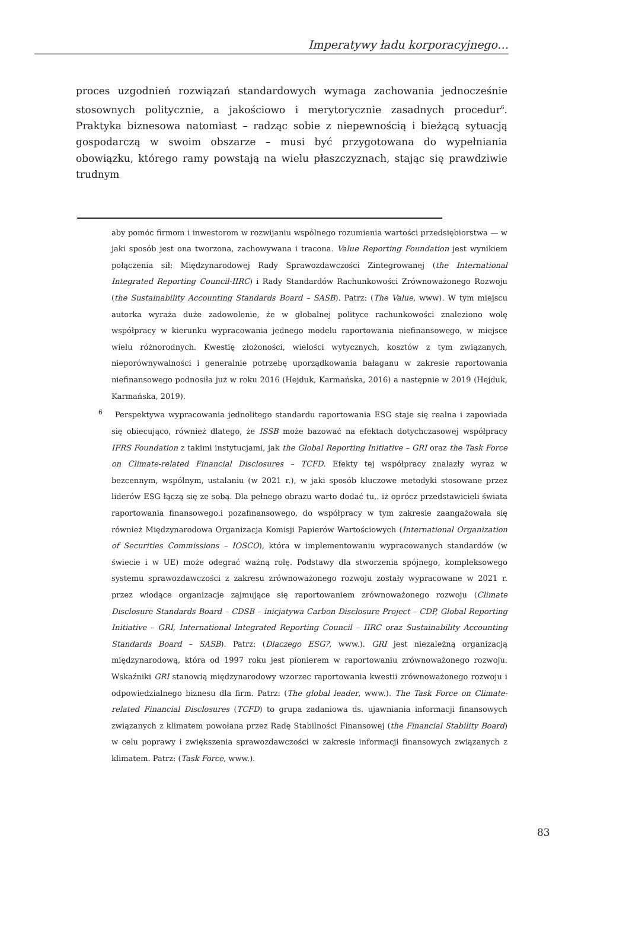Imperatywy ładu korporacyjnego…
proces uzgodnień rozwiązań standardowych wymaga zachowania jednocześnie stosownych politycznie, a jakościowo i merytorycznie zasadnych procedur<sup>6</sup>. Praktyka biznesowa natomiast – radząc sobie z niepewnością i bieżącą sytuacją gospodarczą w swoim obszarze – musi być przygotowana do wypełniania obowiązku, którego ramy powstają na wielu płaszczyznach, stając się prawdziwie trudnym
aby pomóc firmom i inwestorom w rozwijaniu wspólnego rozumienia wartości przedsiębiorstwa — w jaki sposób jest ona tworzona, zachowywana i tracona. Value Reporting Foundation jest wynikiem połączenia sił: Międzynarodowej Rady Sprawozdawczości Zintegrowanej (the International Integrated Reporting Council-IIRC) i Rady Standardów Rachunkowości Zrównoważonego Rozwoju (the Sustainability Accounting Standards Board – SASB). Patrz: (The Value, www). W tym miejscu autorka wyraża duże zadowolenie, że w globalnej polityce rachunkowości znaleziono wolę współpracy w kierunku wypracowania jednego modelu raportowania niefinansowego, w miejsce wielu różnorodnych. Kwestię złożoności, wielości wytycznych, kosztów z tym związanych, nieporównywalności i generalnie potrzebę uporządkowania bałaganu w zakresie raportowania niefinansowego podnosiła już w roku 2016 (Hejduk, Karmańska, 2016) a następnie w 2019 (Hejduk, Karmańska, 2019).
<sup>6</sup> Perspektywa wypracowania jednolitego standardu raportowania ESG staje się realna i zapowiada się obiecująco, również dlatego, że ISSB może bazować na efektach dotychczasowej współpracy IFRS Foundation z takimi instytucjami, jak the Global Reporting Initiative – GRI oraz the Task Force on Climate-related Financial Disclosures – TCFD. Efekty tej współpracy znalazły wyraz w bezcennym, wspólnym, ustalaniu (w 2021 r.), w jaki sposób kluczowe metodyki stosowane przez liderów ESG łączą się ze sobą. Dla pełnego obrazu warto dodać tu,. iż oprócz przedstawicieli świata raportowania finansowego.i pozafinansowego, do współpracy w tym zakresie zaangażowała się również Międzynarodowa Organizacja Komisji Papierów Wartościowych (International Organization of Securities Commissions – IOSCO), która w implementowaniu wypracowanych standardów (w świecie i w UE) może odegrać ważną rolę. Podstawy dla stworzenia spójnego, kompleksowego systemu sprawozdawczości z zakresu zrównoważonego rozwoju zostały wypracowane w 2021 r. przez wiodące organizacje zajmujące się raportowaniem zrównoważonego rozwoju (Climate Disclosure Standards Board – CDSB – inicjatywa Carbon Disclosure Project – CDP, Global Reporting Initiative – GRI, International Integrated Reporting Council – IIRC oraz Sustainability Accounting Standards Board – SASB). Patrz: (Dlaczego ESG?, www.). GRI jest niezależną organizacją międzynarodową, która od 1997 roku jest pionierem w raportowaniu zrównoważonego rozwoju. Wskaźniki GRI stanowią międzynarodowy wzorzec raportowania kwestii zrównoważonego rozwoju i odpowiedzialnego biznesu dla firm. Patrz: (The global leader, www.). The Task Force on Climate-related Financial Disclosures (TCFD) to grupa zadaniowa ds. ujawniania informacji finansowych związanych z klimatem powołana przez Radę Stabilności Finansowej (the Financial Stability Board) w celu poprawy i zwiększenia sprawozdawczości w zakresie informacji finansowych związanych z klimatem. Patrz: (Task Force, www.).
83